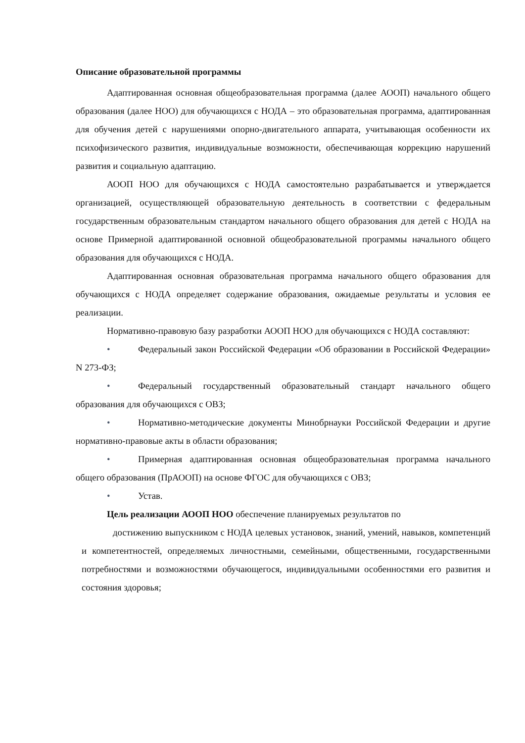Описание образовательной программы
Адаптированная основная общеобразовательная программа (далее АООП) начального общего образования (далее НОО) для обучающихся с НОДА – это образовательная программа, адаптированная для обучения детей с нарушениями опорно-двигательного аппарата, учитывающая особенности их психофизического развития, индивидуальные возможности, обеспечивающая коррекцию нарушений развития и социальную адаптацию.
АООП НОО для обучающихся с НОДА самостоятельно разрабатывается и утверждается организацией, осуществляющей образовательную деятельность в соответствии с федеральным государственным образовательным стандартом начального общего образования для детей с НОДА на основе Примерной адаптированной основной общеобразовательной программы начального общего образования для обучающихся с НОДА.
Адаптированная основная образовательная программа начального общего образования для обучающихся с НОДА определяет содержание образования, ожидаемые результаты и условия ее реализации.
Нормативно-правовую базу разработки АООП НОО для обучающихся с НОДА составляют:
• Федеральный закон Российской Федерации «Об образовании в Российской Федерации» N 273-ФЗ;
• Федеральный государственный образовательный стандарт начального общего образования для обучающихся с ОВЗ;
• Нормативно-методические документы Минобрнауки Российской Федерации и другие нормативно-правовые акты в области образования;
• Примерная адаптированная основная общеобразовательная программа начального общего образования (ПрАООП) на основе ФГОС для обучающихся с ОВЗ;
• Устав.
Цель реализации АООП НОО обеспечение планируемых результатов по
достижению выпускником с НОДА целевых установок, знаний, умений, навыков, компетенций и компетентностей, определяемых личностными, семейными, общественными, государственными потребностями и возможностями обучающегося, индивидуальными особенностями его развития и состояния здоровья;